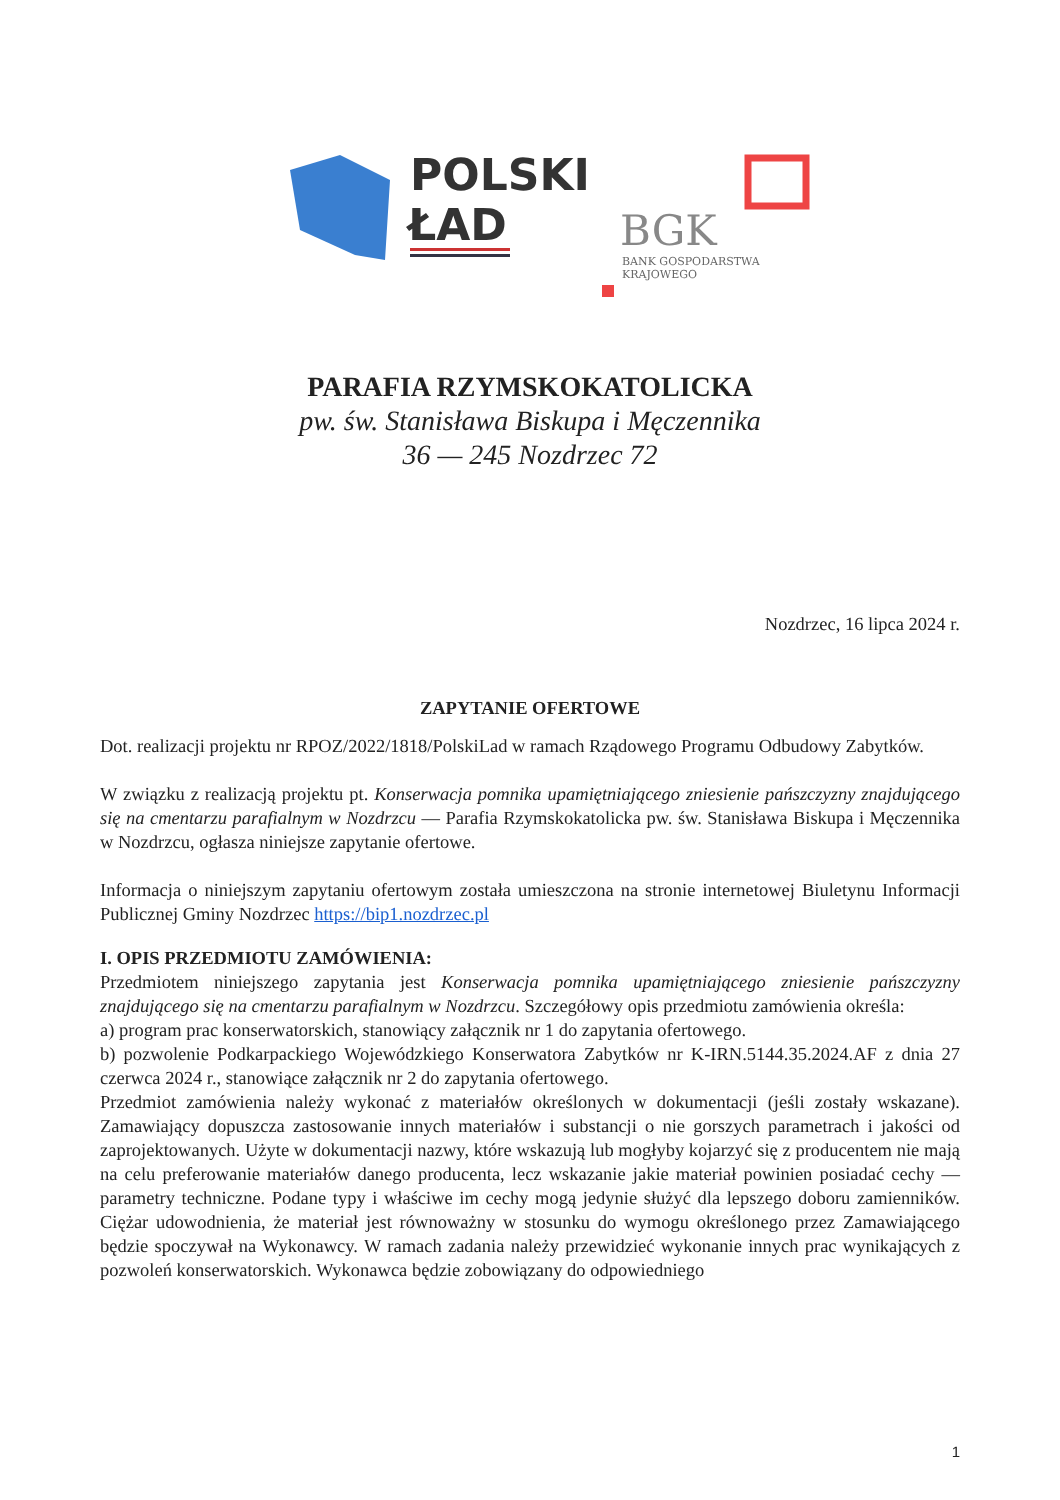POLSKI
ŁAD
BGK
BANK GOSPODARSTWA
KRAJOWEGO
PARAFIA RZYMSKOKATOLICKA
pw. św. Stanisława Biskupa i Męczennika
36 — 245 Nozdrzec 72
Nozdrzec, 16 lipca 2024 r.
ZAPYTANIE OFERTOWE
Dot. realizacji projektu nr RPOZ/2022/1818/PolskiLad w ramach Rządowego Programu Odbudowy Zabytków.
W związku z realizacją projektu pt. Konserwacja pomnika upamiętniającego zniesienie pańszczyzny znajdującego się na cmentarzu parafialnym w Nozdrzcu — Parafia Rzymskokatolicka pw. św. Stanisława Biskupa i Męczennika w Nozdrzcu, ogłasza niniejsze zapytanie ofertowe.
Informacja o niniejszym zapytaniu ofertowym została umieszczona na stronie internetowej Biuletynu Informacji Publicznej Gminy Nozdrzec https://bip1.nozdrzec.pl
I. OPIS PRZEDMIOTU ZAMÓWIENIA:
Przedmiotem niniejszego zapytania jest Konserwacja pomnika upamiętniającego zniesienie pańszczyzny znajdującego się na cmentarzu parafialnym w Nozdrzcu. Szczegółowy opis przedmiotu zamówienia określa:
a) program prac konserwatorskich, stanowiący załącznik nr 1 do zapytania ofertowego.
b) pozwolenie Podkarpackiego Wojewódzkiego Konserwatora Zabytków nr K-IRN.5144.35.2024.AF z dnia 27 czerwca 2024 r., stanowiące załącznik nr 2 do zapytania ofertowego.
Przedmiot zamówienia należy wykonać z materiałów określonych w dokumentacji (jeśli zostały wskazane). Zamawiający dopuszcza zastosowanie innych materiałów i substancji o nie gorszych parametrach i jakości od zaprojektowanych. Użyte w dokumentacji nazwy, które wskazują lub mogłyby kojarzyć się z producentem nie mają na celu preferowanie materiałów danego producenta, lecz wskazanie jakie materiał powinien posiadać cechy — parametry techniczne. Podane typy i właściwe im cechy mogą jedynie służyć dla lepszego doboru zamienników. Ciężar udowodnienia, że materiał jest równoważny w stosunku do wymogu określonego przez Zamawiającego będzie spoczywał na Wykonawcy. W ramach zadania należy przewidzieć wykonanie innych prac wynikających z pozwoleń konserwatorskich. Wykonawca będzie zobowiązany do odpowiedniego
1